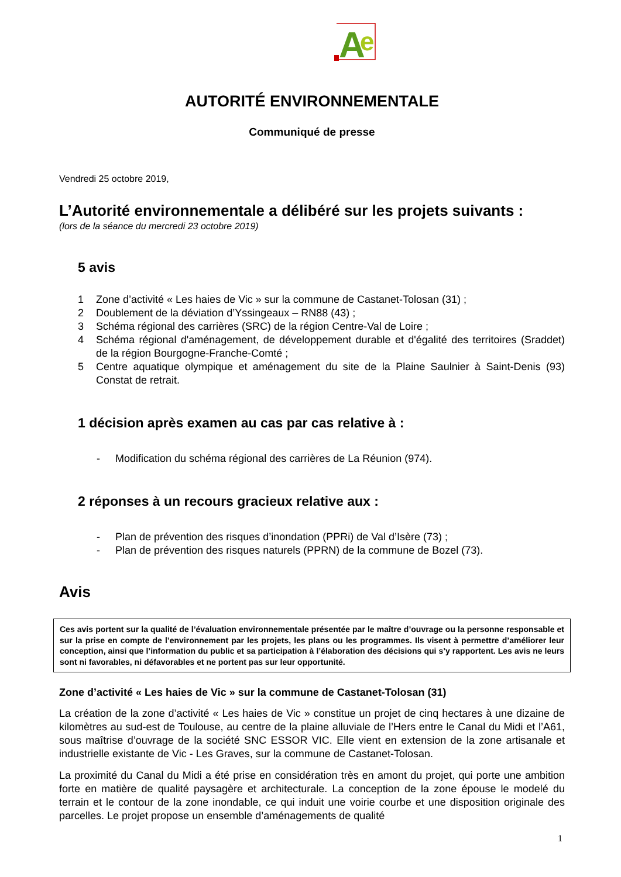A
e
AUTORITÉ ENVIRONNEMENTALE
Communiqué de presse
Vendredi 25 octobre 2019,
L’Autorité environnementale a délibéré sur les projets suivants :
(lors de la séance du mercredi 23 octobre 2019)
5 avis
1 Zone d’activité « Les haies de Vic » sur la commune de Castanet-Tolosan (31) ;
2 Doublement de la déviation d’Yssingeaux – RN88 (43) ;
3 Schéma régional des carrières (SRC) de la région Centre-Val de Loire ;
4 Schéma régional d'aménagement, de développement durable et d'égalité des territoires (Sraddet) de la région Bourgogne-Franche-Comté ;
5 Centre aquatique olympique et aménagement du site de la Plaine Saulnier à Saint-Denis (93) Constat de retrait.
1 décision après examen au cas par cas relative à :
- Modification du schéma régional des carrières de La Réunion (974).
2 réponses à un recours gracieux relative aux :
- Plan de prévention des risques d’inondation (PPRi) de Val d’Isère (73) ;
- Plan de prévention des risques naturels (PPRN) de la commune de Bozel (73).
Avis
Ces avis portent sur la qualité de l’évaluation environnementale présentée par le maître d’ouvrage ou la personne responsable et sur la prise en compte de l’environnement par les projets, les plans ou les programmes. Ils visent à permettre d’améliorer leur conception, ainsi que l’information du public et sa participation à l’élaboration des décisions qui s’y rapportent. Les avis ne leurs sont ni favorables, ni défavorables et ne portent pas sur leur opportunité.
Zone d’activité « Les haies de Vic » sur la commune de Castanet-Tolosan (31)
La création de la zone d’activité « Les haies de Vic » constitue un projet de cinq hectares à une dizaine de kilomètres au sud-est de Toulouse, au centre de la plaine alluviale de l’Hers entre le Canal du Midi et l’A61, sous maîtrise d’ouvrage de la société SNC ESSOR VIC. Elle vient en extension de la zone artisanale et industrielle existante de Vic - Les Graves, sur la commune de Castanet-Tolosan.
La proximité du Canal du Midi a été prise en considération très en amont du projet, qui porte une ambition forte en matière de qualité paysagère et architecturale. La conception de la zone épouse le modelé du terrain et le contour de la zone inondable, ce qui induit une voirie courbe et une disposition originale des parcelles. Le projet propose un ensemble d’aménagements de qualité
1